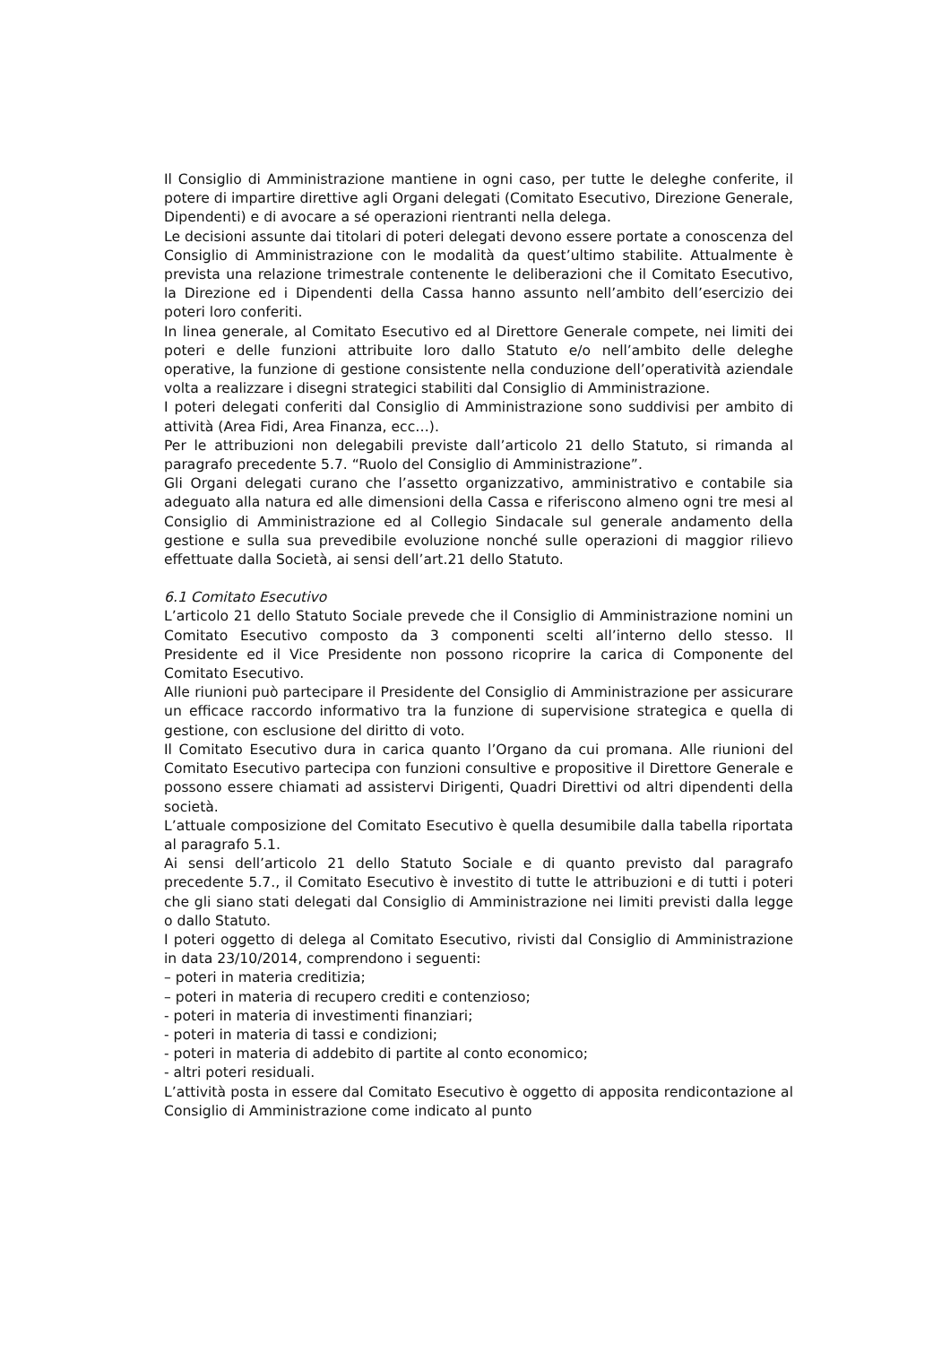Il Consiglio di Amministrazione mantiene in ogni caso, per tutte le deleghe conferite, il potere di impartire direttive agli Organi delegati (Comitato Esecutivo, Direzione Generale, Dipendenti) e di avocare a sé operazioni rientranti nella delega.
Le decisioni assunte dai titolari di poteri delegati devono essere portate a conoscenza del Consiglio di Amministrazione con le modalità da quest’ultimo stabilite. Attualmente è prevista una relazione trimestrale contenente le deliberazioni che il Comitato Esecutivo, la Direzione ed i Dipendenti della Cassa hanno assunto nell’ambito dell’esercizio dei poteri loro conferiti.
In linea generale, al Comitato Esecutivo ed al Direttore Generale compete, nei limiti dei poteri e delle funzioni attribuite loro dallo Statuto e/o nell’ambito delle deleghe operative, la funzione di gestione consistente nella conduzione dell’operatività aziendale volta a realizzare i disegni strategici stabiliti dal Consiglio di Amministrazione.
I poteri delegati conferiti dal Consiglio di Amministrazione sono suddivisi per ambito di attività (Area Fidi, Area Finanza, ecc…).
Per le attribuzioni non delegabili previste dall’articolo 21 dello Statuto, si rimanda al paragrafo precedente 5.7. “Ruolo del Consiglio di Amministrazione”.
Gli Organi delegati curano che l’assetto organizzativo, amministrativo e contabile sia adeguato alla natura ed alle dimensioni della Cassa e riferiscono almeno ogni tre mesi al Consiglio di Amministrazione ed al Collegio Sindacale sul generale andamento della gestione e sulla sua prevedibile evoluzione nonché sulle operazioni di maggior rilievo effettuate dalla Società, ai sensi dell’art.21 dello Statuto.
6.1 Comitato Esecutivo
L’articolo 21 dello Statuto Sociale prevede che il Consiglio di Amministrazione nomini un Comitato Esecutivo composto da 3 componenti scelti all’interno dello stesso. Il Presidente ed il Vice Presidente non possono ricoprire la carica di Componente del Comitato Esecutivo.
Alle riunioni può partecipare il Presidente del Consiglio di Amministrazione per assicurare un efficace raccordo informativo tra la funzione di supervisione strategica e quella di gestione, con esclusione del diritto di voto.
Il Comitato Esecutivo dura in carica quanto l’Organo da cui promana. Alle riunioni del Comitato Esecutivo partecipa con funzioni consultive e propositive il Direttore Generale e possono essere chiamati ad assistervi Dirigenti, Quadri Direttivi od altri dipendenti della società.
L’attuale composizione del Comitato Esecutivo è quella desumibile dalla tabella riportata al paragrafo 5.1.
Ai sensi dell’articolo 21 dello Statuto Sociale e di quanto previsto dal paragrafo precedente 5.7., il Comitato Esecutivo è investito di tutte le attribuzioni e di tutti i poteri che gli siano stati delegati dal Consiglio di Amministrazione nei limiti previsti dalla legge o dallo Statuto.
I poteri oggetto di delega al Comitato Esecutivo, rivisti dal Consiglio di Amministrazione in data 23/10/2014, comprendono i seguenti:
– poteri in materia creditizia;
– poteri in materia di recupero crediti e contenzioso;
- poteri in materia di investimenti finanziari;
- poteri in materia di tassi e condizioni;
- poteri in materia di addebito di partite al conto economico;
- altri poteri residuali.
L’attività posta in essere dal Comitato Esecutivo è oggetto di apposita rendicontazione al Consiglio di Amministrazione come indicato al punto